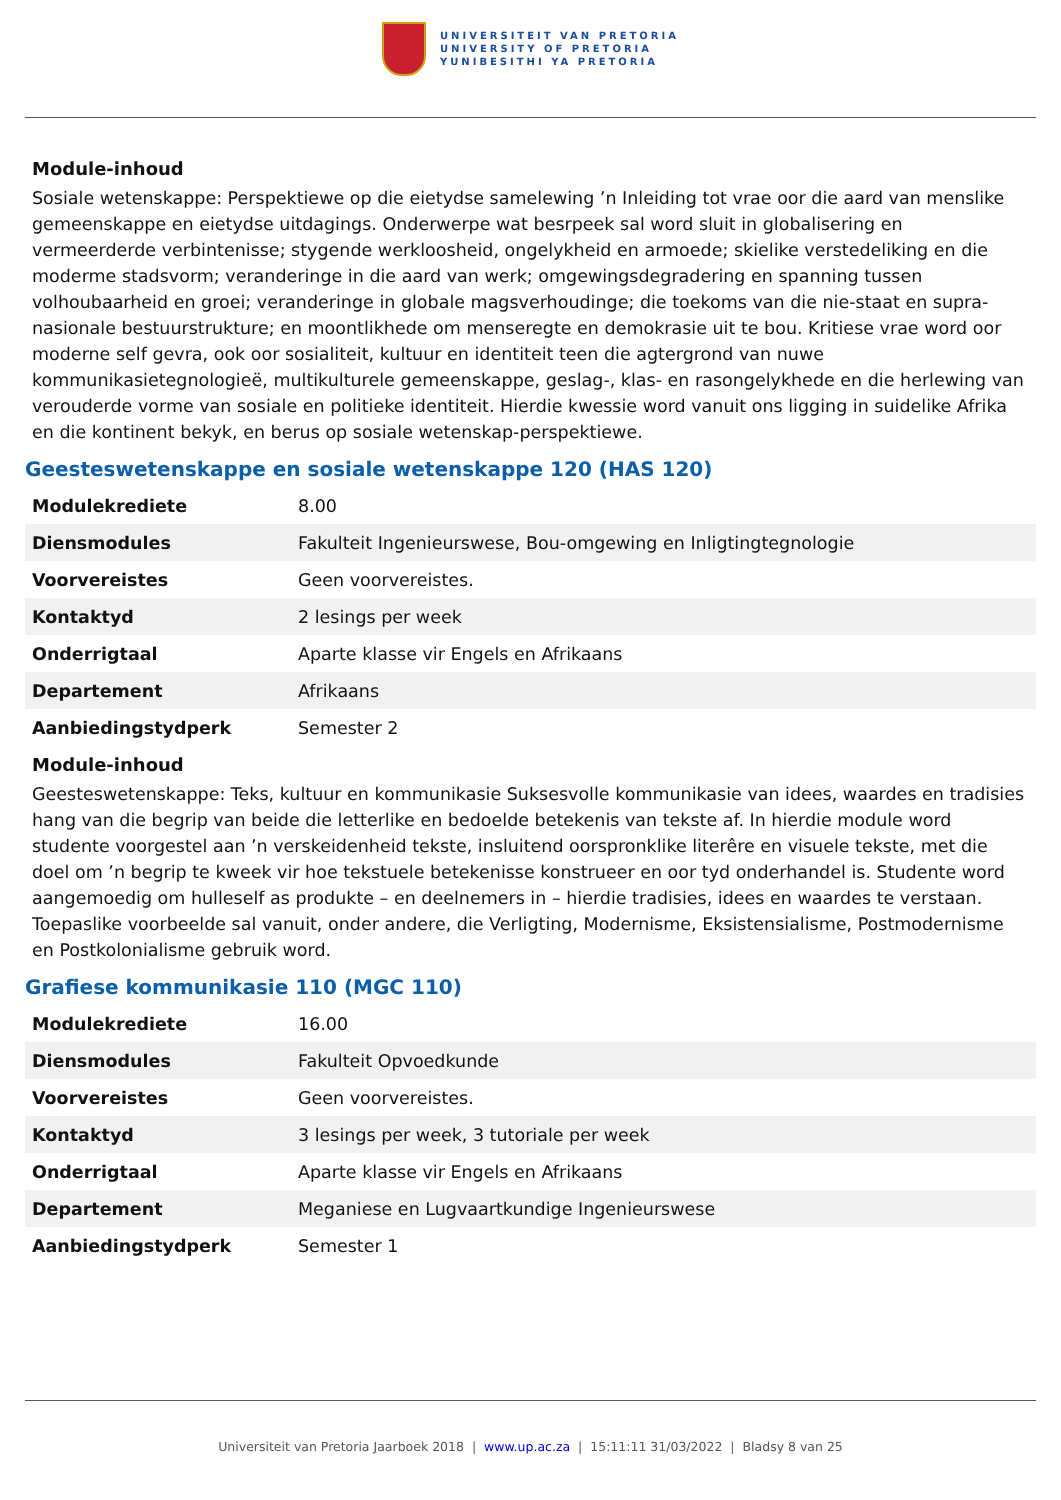UNIVERSITEIT VAN PRETORIA
UNIVERSITY OF PRETORIA
YUNIBESITHI YA PRETORIA
Module-inhoud
Sosiale wetenskappe: Perspektiewe op die eietydse samelewing ’n Inleiding tot vrae oor die aard van menslike gemeenskappe en eietydse uitdagings. Onderwerpe wat besrpeek sal word sluit in globalisering en vermeerderde verbintenisse; stygende werkloosheid, ongelykheid en armoede; skielike verstedeliking en die moderme stadsvorm; veranderinge in die aard van werk; omgewingsdegradering en spanning tussen volhoubaarheid en groei; veranderinge in globale magsverhoudinge; die toekoms van die nie-staat en supra-nasionale bestuurstrukture; en moontlikhede om menseregte en demokrasie uit te bou. Kritiese vrae word oor moderne self gevra, ook oor sosialiteit, kultuur en identiteit teen die agtergrond van nuwe kommunikasietegnologieë, multikulturele gemeenskappe, geslag-, klas- en rasongelykhede en die herlewing van verouderde vorme van sosiale en politieke identiteit. Hierdie kwessie word vanuit ons ligging in suidelike Afrika en die kontinent bekyk, en berus op sosiale wetenskap-perspektiewe.
Geesteswetenskappe en sosiale wetenskappe 120 (HAS 120)
| Modulekrediete | 8.00 |
| Diensmodules | Fakulteit Ingenieurswese, Bou-omgewing en Inligtingtegnologie |
| Voorvereistes | Geen voorvereistes. |
| Kontaktyd | 2 lesings per week |
| Onderrigtaal | Aparte klasse vir Engels en Afrikaans |
| Departement | Afrikaans |
| Aanbiedingstydperk | Semester 2 |
Module-inhoud
Geesteswetenskappe: Teks, kultuur en kommunikasie Suksesvolle kommunikasie van idees, waardes en tradisies hang van die begrip van beide die letterlike en bedoelde betekenis van tekste af. In hierdie module word studente voorgestel aan ’n verskeidenheid tekste, insluitend oorspronklike literêre en visuele tekste, met die doel om ’n begrip te kweek vir hoe tekstuele betekenisse konstrueer en oor tyd onderhandel is. Studente word aangemoedig om hulleself as produkte – en deelnemers in – hierdie tradisies, idees en waardes te verstaan. Toepaslike voorbeelde sal vanuit, onder andere, die Verligting, Modernisme, Eksistensialisme, Postmodernisme en Postkolonialisme gebruik word.
Grafiese kommunikasie 110 (MGC 110)
| Modulekrediete | 16.00 |
| Diensmodules | Fakulteit Opvoedkunde |
| Voorvereistes | Geen voorvereistes. |
| Kontaktyd | 3 lesings per week, 3 tutoriale per week |
| Onderrigtaal | Aparte klasse vir Engels en Afrikaans |
| Departement | Meganiese en Lugvaartkundige Ingenieurswese |
| Aanbiedingstydperk | Semester 1 |
Universiteit van Pretoria Jaarboek 2018 | www.up.ac.za | 15:11:11 31/03/2022 | Bladsy 8 van 25